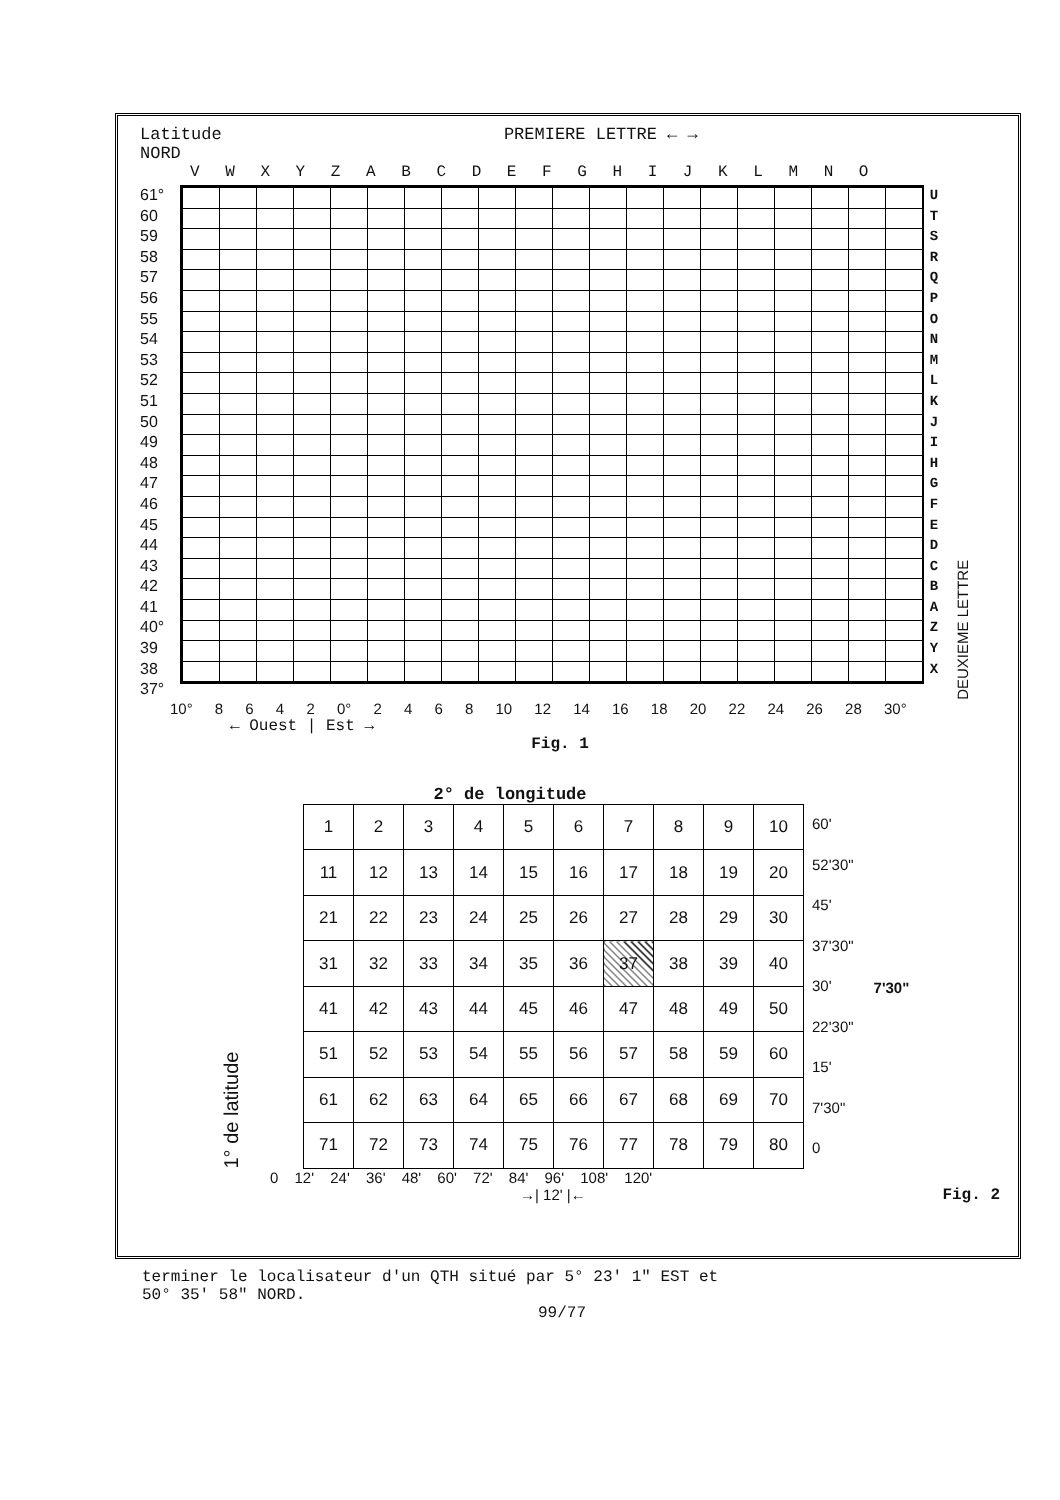Latitude
NORD PREMIERE LETTRE ← →
V W X Y Z A B C D E F G H I J K L M N O
61°
60
59
58
57
56
55
54
53
52
51
50
49
48
47
46
45
44
43
42
41
40°
39
38
37°
U T S R Q P O N M L K J I H G F E D C B A Z Y X
DEUXIEME LETTRE
10° 8 6 4 2 0° 2 4 6 8 10 12 14 16 18 20 22 24 26 28 30°
← Ouest | Est →
Fig. 1
2° de longitude
1° de latitude
| 1 | 2 | 3 | 4 | 5 | 6 | 7 | 8 | 9 | 10 |
| 11 | 12 | 13 | 14 | 15 | 16 | 17 | 18 | 19 | 20 |
| 21 | 22 | 23 | 24 | 25 | 26 | 27 | 28 | 29 | 30 |
| 31 | 32 | 33 | 34 | 35 | 36 | 37 | 38 | 39 | 40 |
| 41 | 42 | 43 | 44 | 45 | 46 | 47 | 48 | 49 | 50 |
| 51 | 52 | 53 | 54 | 55 | 56 | 57 | 58 | 59 | 60 |
| 61 | 62 | 63 | 64 | 65 | 66 | 67 | 68 | 69 | 70 |
| 71 | 72 | 73 | 74 | 75 | 76 | 77 | 78 | 79 | 80 |
60'
52'30"
45'
37'30"
30'
22'30"
15'
7'30"
0
7'30"
0 12' 24' 36' 48' 60' 72' 84' 96' 108' 120'
→| 12' |← Fig. 2
terminer le localisateur d'un QTH situé par 5° 23' 1" EST et
50° 35' 58" NORD.
99/77